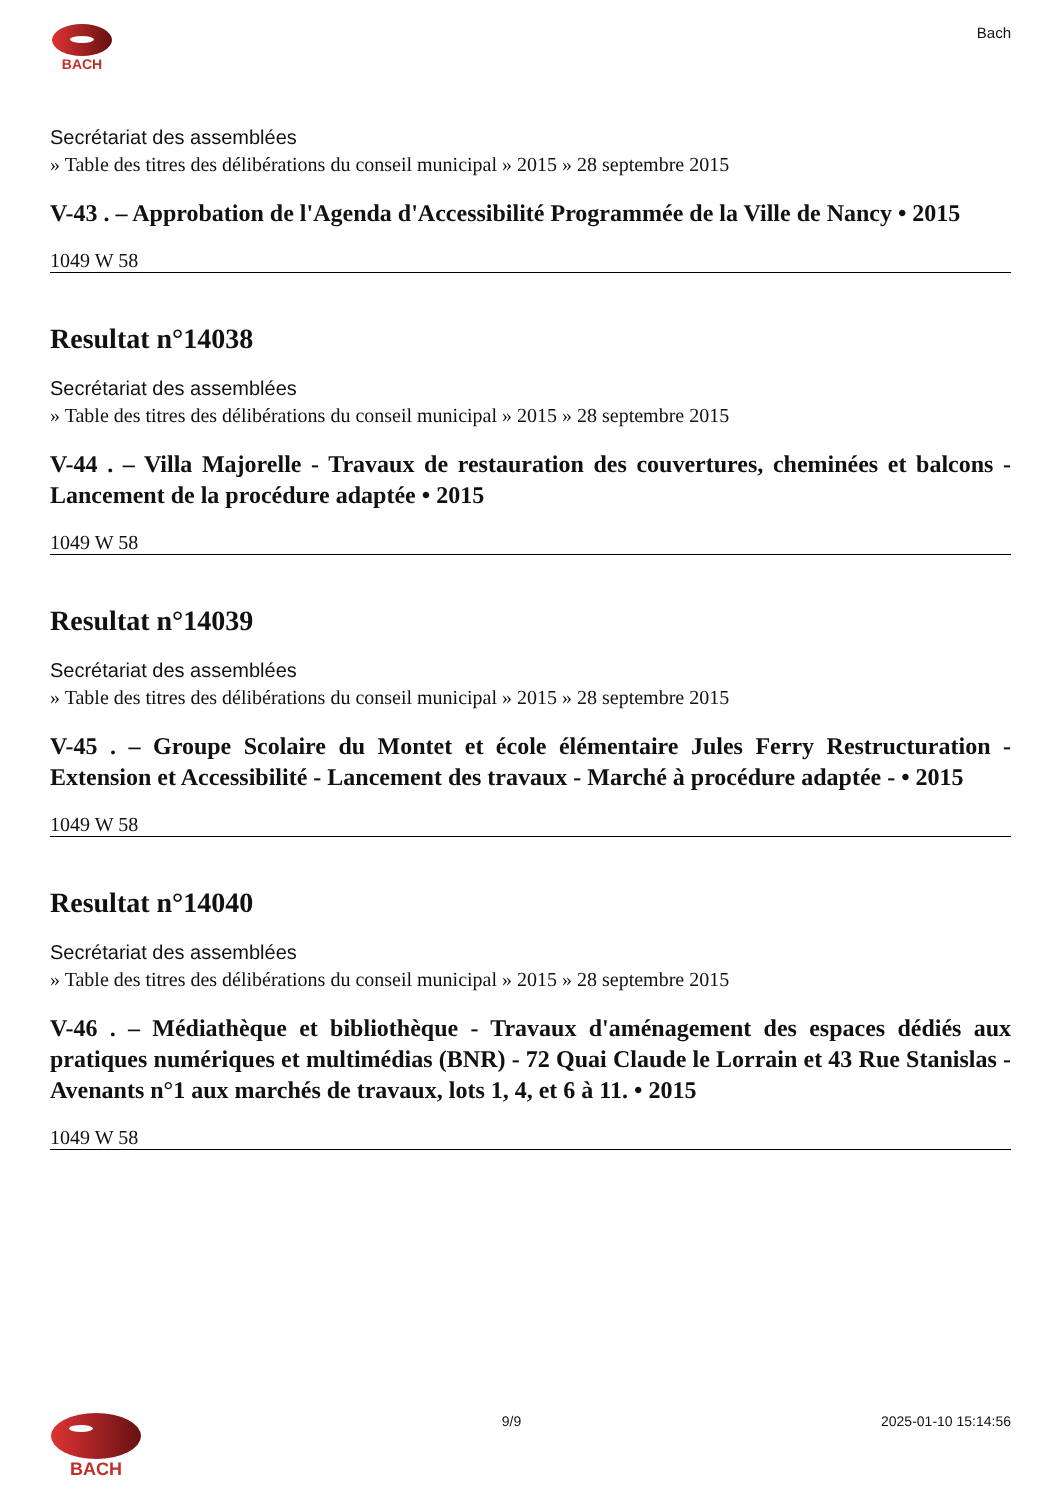BACH Bach
Secrétariat des assemblées
» Table des titres des délibérations du conseil municipal » 2015 » 28 septembre 2015
V-43 . – Approbation de l'Agenda d'Accessibilité Programmée de la Ville de Nancy • 2015
1049 W 58
Resultat n°14038
Secrétariat des assemblées
» Table des titres des délibérations du conseil municipal » 2015 » 28 septembre 2015
V-44 . – Villa Majorelle - Travaux de restauration des couvertures, cheminées et balcons - Lancement de la procédure adaptée • 2015
1049 W 58
Resultat n°14039
Secrétariat des assemblées
» Table des titres des délibérations du conseil municipal » 2015 » 28 septembre 2015
V-45 . – Groupe Scolaire du Montet et école élémentaire Jules Ferry Restructuration - Extension et Accessibilité - Lancement des travaux - Marché à procédure adaptée - • 2015
1049 W 58
Resultat n°14040
Secrétariat des assemblées
» Table des titres des délibérations du conseil municipal » 2015 » 28 septembre 2015
V-46 . – Médiathèque et bibliothèque - Travaux d'aménagement des espaces dédiés aux pratiques numériques et multimédias (BNR) - 72 Quai Claude le Lorrain et 43 Rue Stanislas - Avenants n°1 aux marchés de travaux, lots 1, 4, et 6 à 11. • 2015
1049 W 58
BACH
9/9 2025-01-10 15:14:56